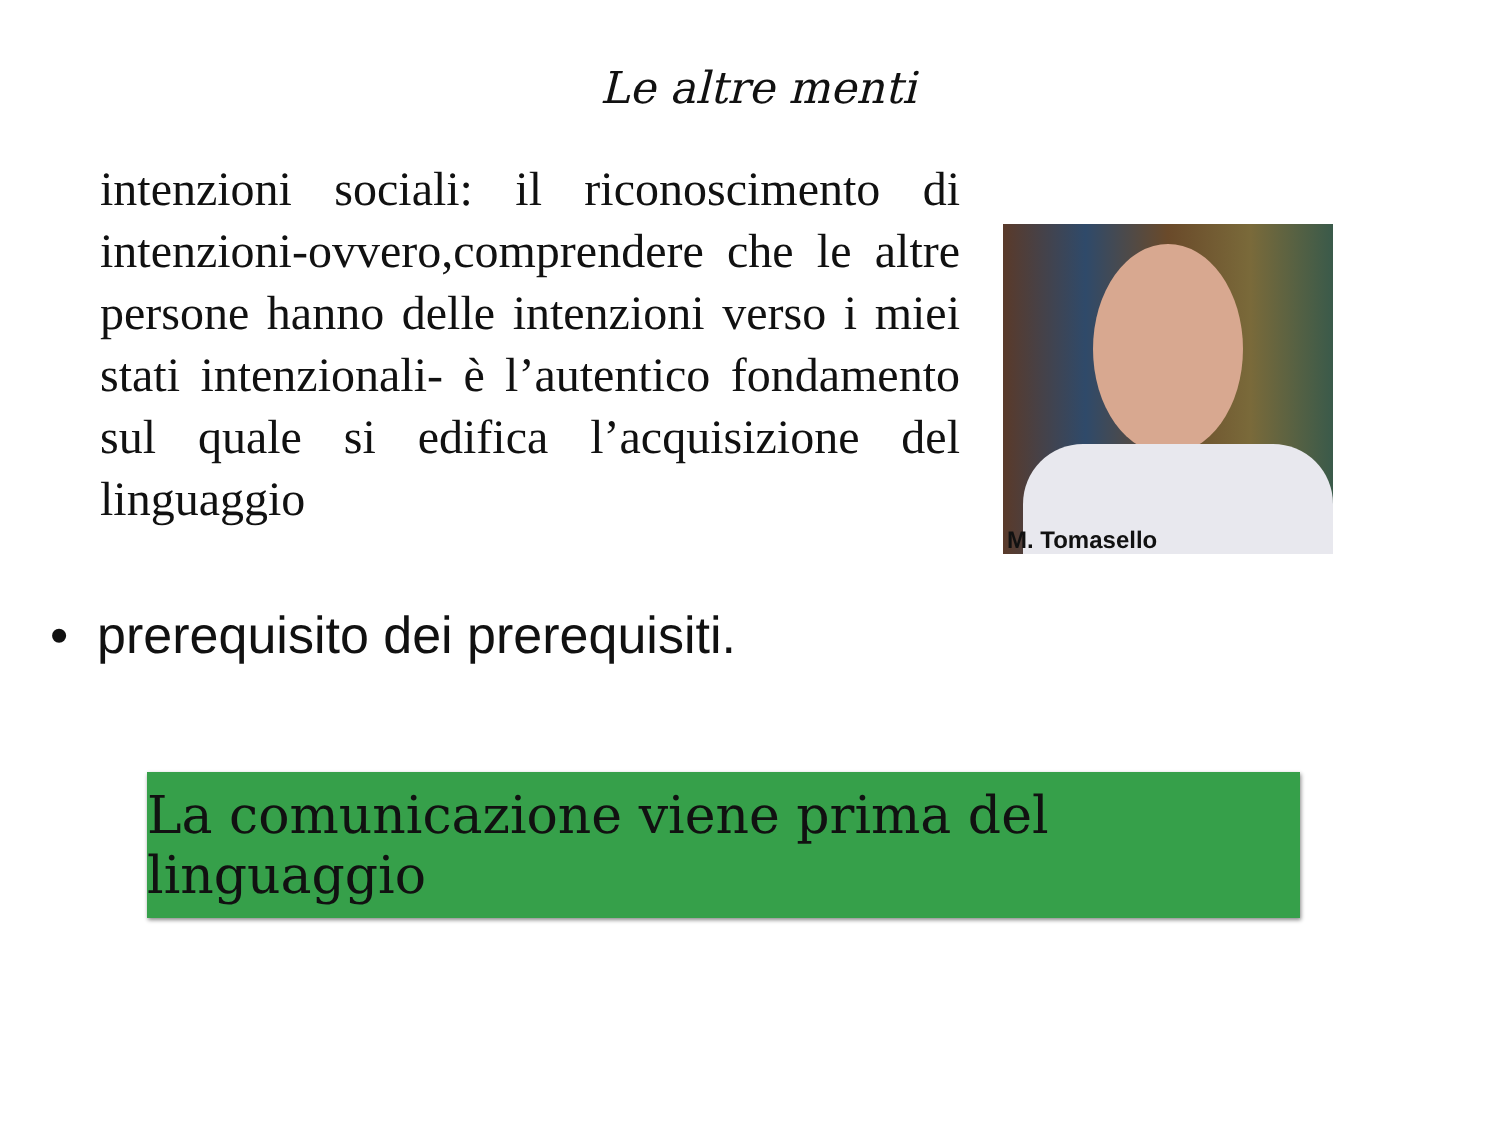Le altre menti
intenzioni sociali: il riconoscimento di intenzioni-ovvero,comprendere che le altre persone hanno delle intenzioni verso i miei stati intenzionali- è l’autentico fondamento sul quale si edifica l’acquisizione del linguaggio
M. Tomasello
• prerequisito dei prerequisiti.
La comunicazione viene prima del linguaggio